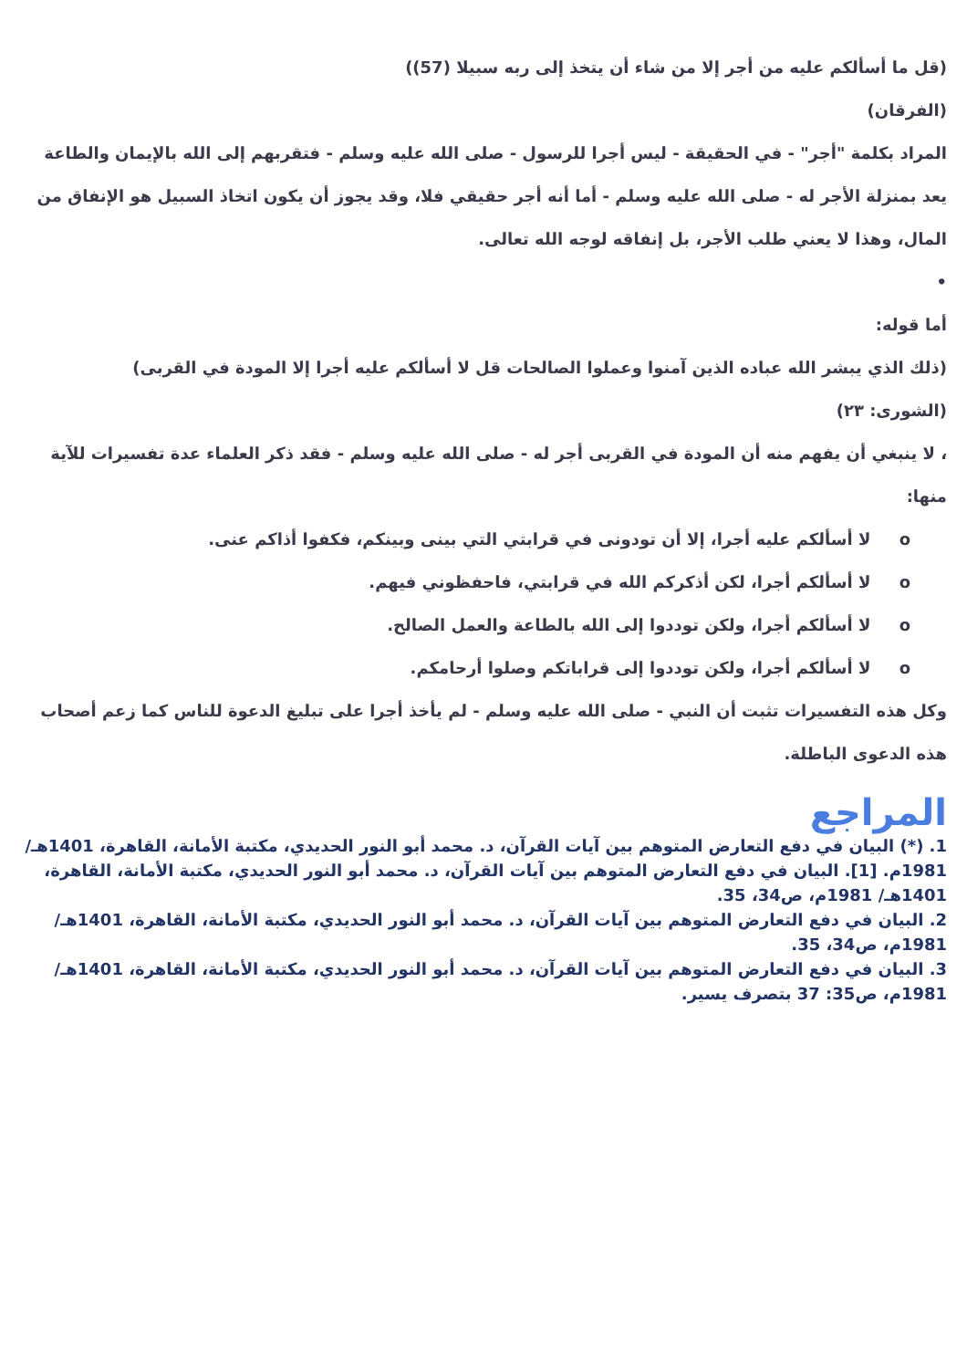(قل ما أسألكم عليه من أجر إلا من شاء أن يتخذ إلى ربه سبيلا (57))
(الفرقان)
المراد بكلمة "أجر" - في الحقيقة - ليس أجرا للرسول - صلى الله عليه وسلم - فتقربهم إلى الله بالإيمان والطاعة يعد بمنزلة الأجر له - صلى الله عليه وسلم - أما أنه أجر حقيقي فلا، وقد يجوز أن يكون اتخاذ السبيل هو الإنفاق من المال، وهذا لا يعني طلب الأجر، بل إنفاقه لوجه الله تعالى.
•
أما قوله:
(ذلك الذي يبشر الله عباده الذين آمنوا وعملوا الصالحات قل لا أسألكم عليه أجرا إلا المودة في القربى)
(الشورى: ٢٣)
، لا ينبغي أن يفهم منه أن المودة في القربى أجر له - صلى الله عليه وسلم - فقد ذكر العلماء عدة تفسيرات للآية منها:
o لا أسألكم عليه أجرا، إلا أن تودونى في قرابتي التي بينى وبينكم، فكفوا أذاكم عنى.
o لا أسألكم أجرا، لكن أذكركم الله في قرابتي، فاحفظوني فيهم.
o لا أسألكم أجرا، ولكن توددوا إلى الله بالطاعة والعمل الصالح.
o لا أسألكم أجرا، ولكن توددوا إلى قراباتكم وصلوا أرحامكم.
وكل هذه التفسيرات تثبت أن النبي - صلى الله عليه وسلم - لم يأخذ أجرا على تبليغ الدعوة للناس كما زعم أصحاب هذه الدعوى الباطلة.
المراجع
1. (*) البيان في دفع التعارض المتوهم بين آيات القرآن، د. محمد أبو النور الحديدي، مكتبة الأمانة، القاهرة، 1401هـ/ 1981م. [1]. البيان في دفع التعارض المتوهم بين آيات القرآن، د. محمد أبو النور الحديدي، مكتبة الأمانة، القاهرة، 1401هـ/ 1981م، ص34، 35.
2. البيان في دفع التعارض المتوهم بين آيات القرآن، د. محمد أبو النور الحديدي، مكتبة الأمانة، القاهرة، 1401هـ/ 1981م، ص34، 35.
3. البيان في دفع التعارض المتوهم بين آيات القرآن، د. محمد أبو النور الحديدي، مكتبة الأمانة، القاهرة، 1401هـ/ 1981م، ص35: 37 بتصرف يسير.